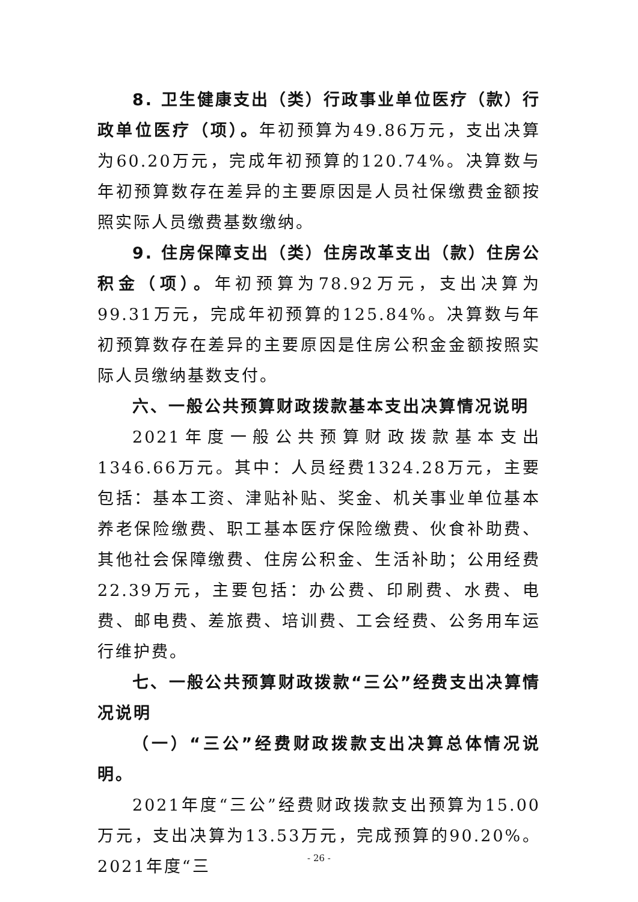8. 卫生健康支出（类）行政事业单位医疗（款）行政单位医疗（项）。年初预算为49.86万元，支出决算为60.20万元，完成年初预算的120.74%。决算数与年初预算数存在差异的主要原因是人员社保缴费金额按照实际人员缴费基数缴纳。
9. 住房保障支出（类）住房改革支出（款）住房公积金（项）。年初预算为78.92万元，支出决算为99.31万元，完成年初预算的125.84%。决算数与年初预算数存在差异的主要原因是住房公积金金额按照实际人员缴纳基数支付。
六、一般公共预算财政拨款基本支出决算情况说明
2021年度一般公共预算财政拨款基本支出1346.66万元。其中：人员经费1324.28万元，主要包括：基本工资、津贴补贴、奖金、机关事业单位基本养老保险缴费、职工基本医疗保险缴费、伙食补助费、其他社会保障缴费、住房公积金、生活补助；公用经费22.39万元，主要包括：办公费、印刷费、水费、电费、邮电费、差旅费、培训费、工会经费、公务用车运行维护费。
七、一般公共预算财政拨款“三公”经费支出决算情况说明
（一）“三公”经费财政拨款支出决算总体情况说明。
2021年度“三公”经费财政拨款支出预算为15.00万元，支出决算为13.53万元，完成预算的90.20%。2021年度“三
- 26 -